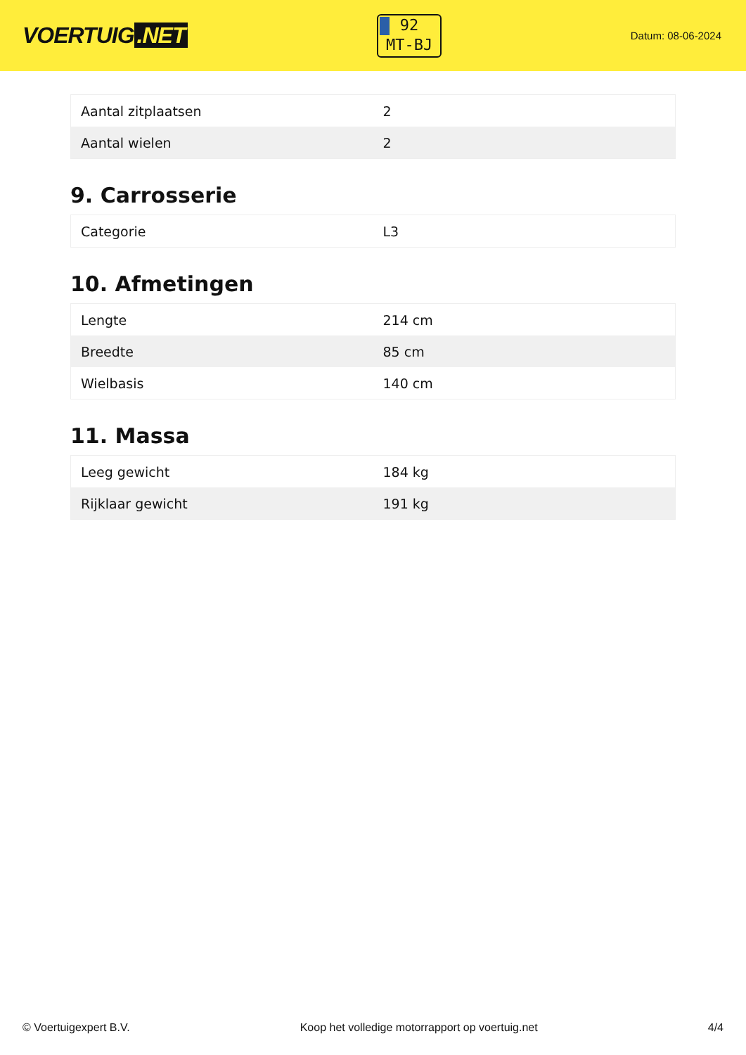VOERTUIG.NET
92
MT-BJ
Datum: 08-06-2024
| Aantal zitplaatsen | 2 |
| Aantal wielen | 2 |
9. Carrosserie
| Categorie | L3 |
10. Afmetingen
| Lengte | 214 cm |
| Breedte | 85 cm |
| Wielbasis | 140 cm |
11. Massa
| Leeg gewicht | 184 kg |
| Rijklaar gewicht | 191 kg |
© Voertuigexpert B.V. Koop het volledige motorrapport op voertuig.net 4/4